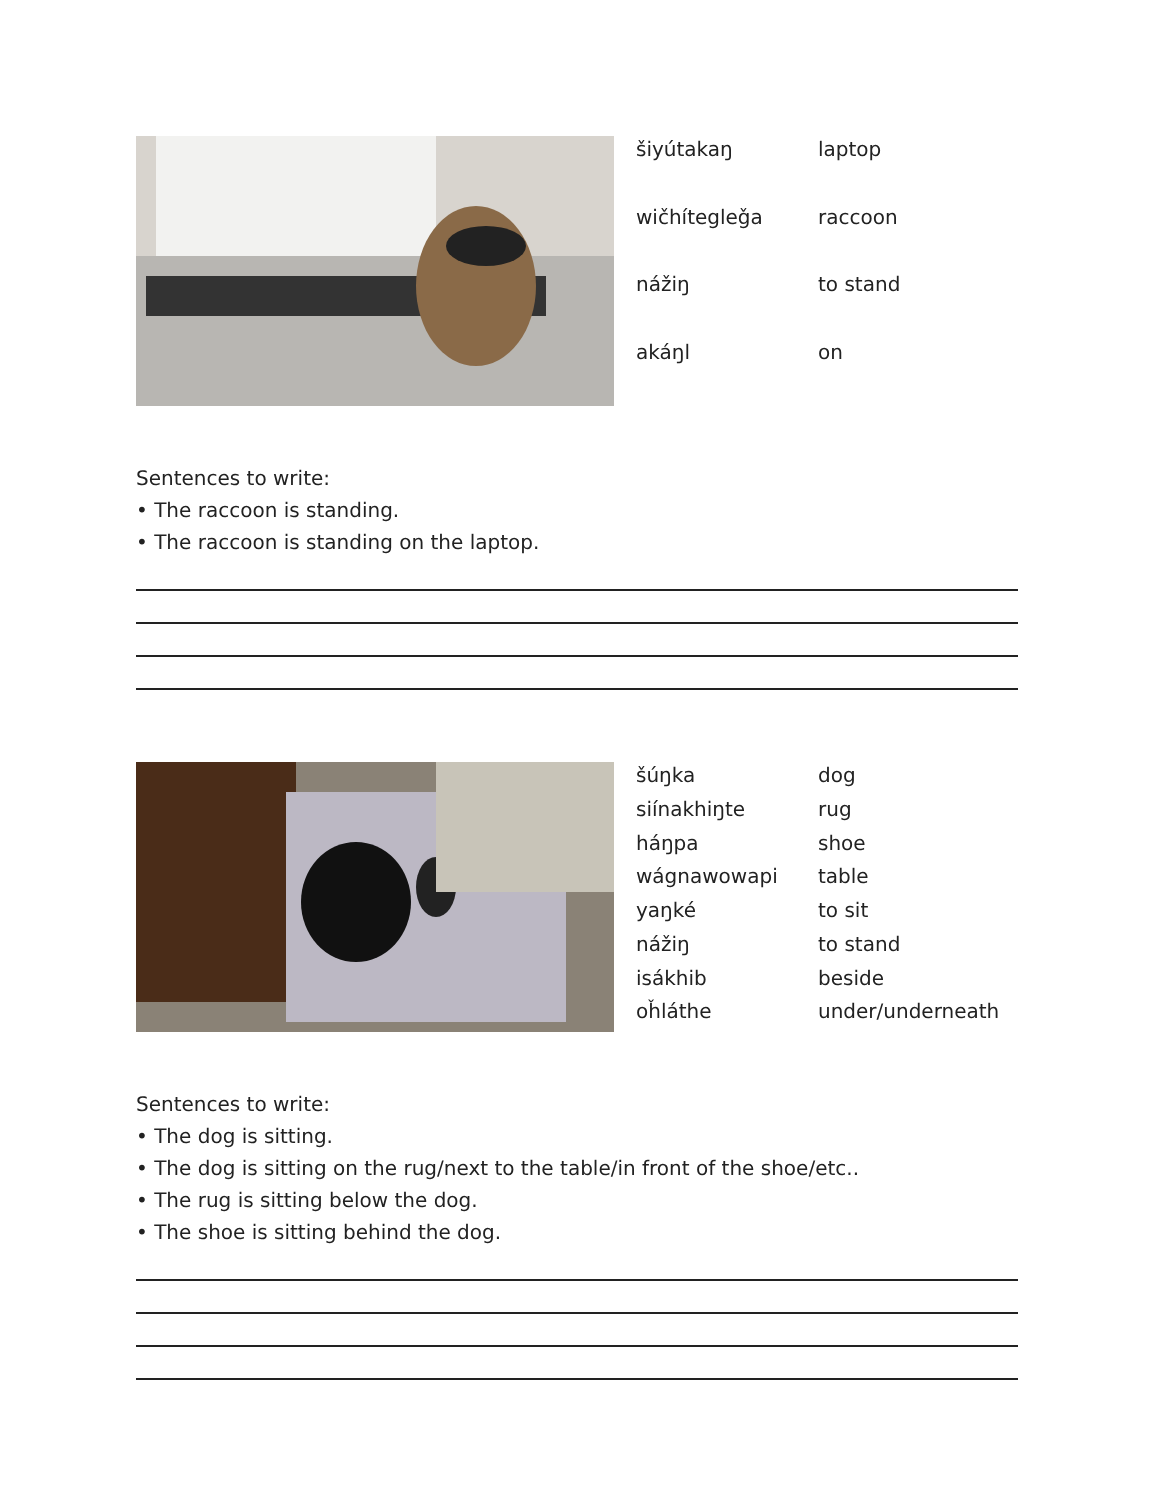| šiyútakaŋ | laptop |
| wičhítegleǧa | raccoon |
| nážiŋ | to stand |
| akáŋl | on |
Sentences to write:
• The raccoon is standing.
• The raccoon is standing on the laptop.
| šúŋka | dog |
| siínakhiŋte | rug |
| háŋpa | shoe |
| wágnawowapi | table |
| yaŋké | to sit |
| nážiŋ | to stand |
| isákhib | beside |
| oȟláthe | under/underneath |
Sentences to write:
• The dog is sitting.
• The dog is sitting on the rug/next to the table/in front of the shoe/etc..
• The rug is sitting below the dog.
• The shoe is sitting behind the dog.